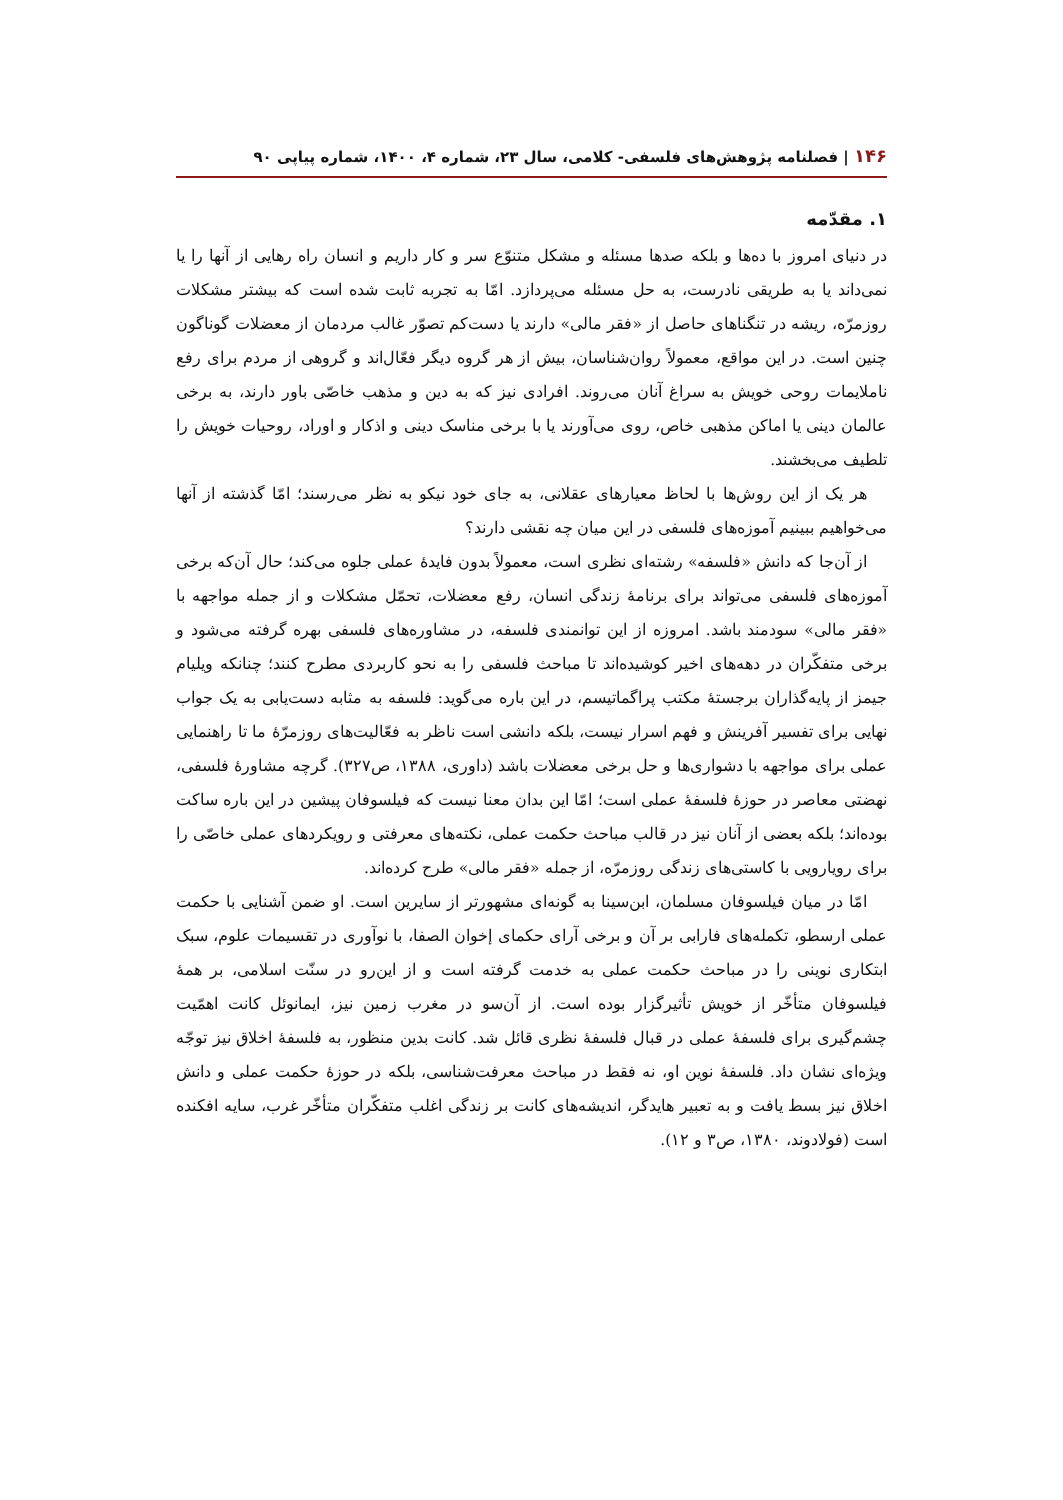۱۴۶ | فصلنامه پژوهش‌های فلسفی- کلامی، سال ۲۳، شماره ۴، ۱۴۰۰، شماره پیاپی ۹۰
۱. مقدّمه
در دنیای امروز با ده‌ها و بلکه صدها مسئله و مشکل متنوّع سر و کار داریم و انسان راه رهایی از آنها را یا نمی‌داند یا به طریقی نادرست، به حل مسئله می‌پردازد. امّا به تجربه ثابت شده است که بیشتر مشکلات روزمرّه، ریشه در تنگناهای حاصل از «فقر مالی» دارند یا دست‌کم تصوّر غالب مردمان از معضلات گوناگون چنین است. در این مواقع، معمولاً روان‌شناسان، بیش از هر گروه دیگر فعّال‌اند و گروهی از مردم برای رفع ناملایمات روحی خویش به سراغ آنان می‌روند. افرادی نیز که به دین و مذهب خاصّی باور دارند، به برخی عالمان دینی یا اماکن مذهبی خاص، روی می‌آورند یا با برخی مناسک دینی و اذکار و اوراد، روحیات خویش را تلطیف می‌بخشند.
هر یک از این روش‌ها با لحاظ معیارهای عقلانی، به جای خود نیکو به نظر می‌رسند؛ امّا گذشته از آنها می‌خواهیم ببینیم آموزه‌های فلسفی در این میان چه نقشی دارند؟
از آن‌جا که دانش «فلسفه» رشته‌ای نظری است، معمولاً بدون فایدهٔ عملی جلوه می‌کند؛ حال آن‌که برخی آموزه‌های فلسفی می‌تواند برای برنامهٔ زندگی انسان، رفع معضلات، تحمّل مشکلات و از جمله مواجهه با «فقر مالی» سودمند باشد. امروزه از این توانمندی فلسفه، در مشاوره‌های فلسفی بهره گرفته می‌شود و برخی متفکّران در دهه‌های اخیر کوشیده‌اند تا مباحث فلسفی را به نحو کاربردی مطرح کنند؛ چنانکه ویلیام جیمز از پایه‌گذاران برجستهٔ مکتب پراگماتیسم، در این باره می‌گوید: فلسفه به مثابه دست‌یابی به یک جواب نهایی برای تفسیر آفرینش و فهم اسرار نیست، بلکه دانشی است ناظر به فعّالیت‌های روزمرّهٔ ما تا راهنمایی عملی برای مواجهه با دشواری‌ها و حل برخی معضلات باشد (داوری، ۱۳۸۸، ص۳۲۷). گرچه مشاورهٔ فلسفی، نهضتی معاصر در حوزهٔ فلسفهٔ عملی است؛ امّا این بدان معنا نیست که فیلسوفان پیشین در این باره ساکت بوده‌اند؛ بلکه بعضی از آنان نیز در قالب مباحث حکمت عملی، نکته‌های معرفتی و رویکردهای عملی خاصّی را برای رویارویی با کاستی‌های زندگی روزمرّه، از جمله «فقر مالی» طرح کرده‌اند.
امّا در میان فیلسوفان مسلمان، ابن‌سینا به گونه‌ای مشهورتر از سایرین است. او ضمن آشنایی با حکمت عملی ارسطو، تکمله‌های فارابی بر آن و برخی آرای حکمای إخوان الصفا، با نوآوری در تقسیمات علوم، سبک ابتکاری نوینی را در مباحث حکمت عملی به خدمت گرفته است و از این‌رو در سنّت اسلامی، بر همهٔ فیلسوفان متأخّر از خویش تأثیرگزار بوده است. از آن‌سو در مغرب زمین نیز، ایمانوئل کانت اهمّیت چشم‌گیری برای فلسفهٔ عملی در قبال فلسفهٔ نظری قائل شد. کانت بدین منظور، به فلسفهٔ اخلاق نیز توجّه ویژه‌ای نشان داد. فلسفهٔ نوین او، نه فقط در مباحث معرفت‌شناسی، بلکه در حوزهٔ حکمت عملی و دانش اخلاق نیز بسط یافت و به تعبیر هایدگر، اندیشه‌های کانت بر زندگی اغلب متفکّران متأخّر غرب، سایه افکنده است (فولادوند، ۱۳۸۰، ص۳ و ۱۲).